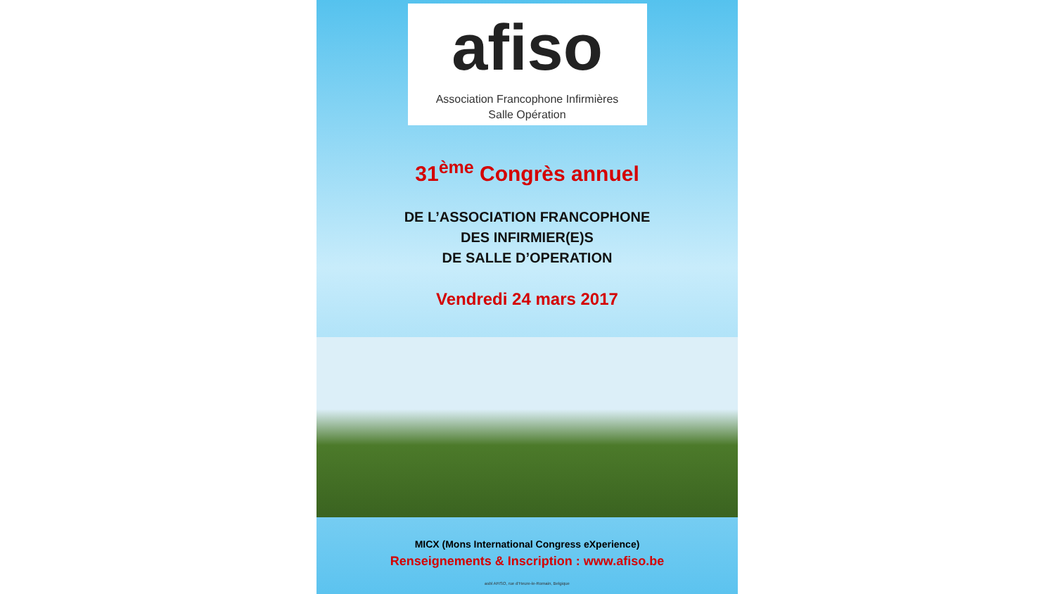afiso
Association Francophone Infirmières
Salle Opération
31<sup>ème</sup> Congrès annuel
DE L’ASSOCIATION FRANCOPHONE
DES INFIRMIER(E)S
DE SALLE D’OPERATION
Vendredi 24 mars 2017
MICX (Mons International Congress eXperience)
Renseignements & Inscription : www.afiso.be
asbl AFISO, rue d'Heure-le-Romain, Belgique